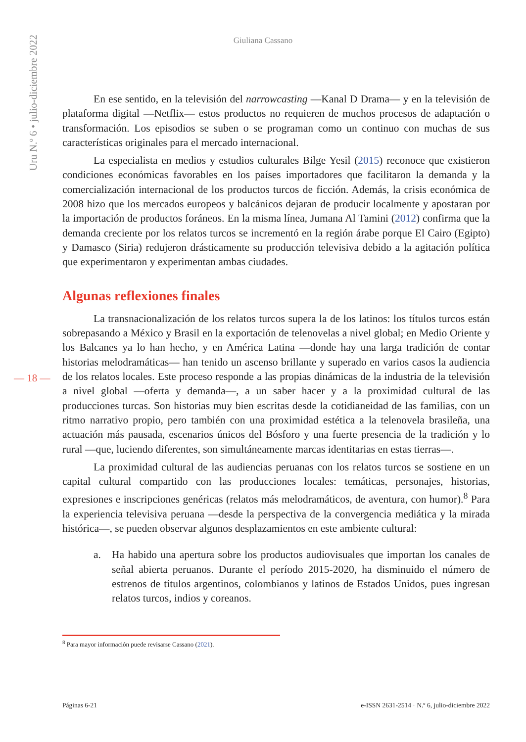Uru N.º 6 • julio-diciembre 2022
Giuliana Cassano
En ese sentido, en la televisión del narrowcasting —Kanal D Drama— y en la televisión de plataforma digital —Netflix— estos productos no requieren de muchos procesos de adaptación o transformación. Los episodios se suben o se programan como un continuo con muchas de sus características originales para el mercado internacional.
La especialista en medios y estudios culturales Bilge Yesil (2015) reconoce que existieron condiciones económicas favorables en los países importadores que facilitaron la demanda y la comercialización internacional de los productos turcos de ficción. Además, la crisis económica de 2008 hizo que los mercados europeos y balcánicos dejaran de producir localmente y apostaran por la importación de productos foráneos. En la misma línea, Jumana Al Tamini (2012) confirma que la demanda creciente por los relatos turcos se incrementó en la región árabe porque El Cairo (Egipto) y Damasco (Siria) redujeron drásticamente su producción televisiva debido a la agitación política que experimentaron y experimentan ambas ciudades.
Algunas reflexiones finales
La transnacionalización de los relatos turcos supera la de los latinos: los títulos turcos están sobrepasando a México y Brasil en la exportación de telenovelas a nivel global; en Medio Oriente y los Balcanes ya lo han hecho, y en América Latina —donde hay una larga tradición de contar historias melodramáticas— han tenido un ascenso brillante y superado en varios casos la audiencia de los relatos locales. Este proceso responde a las propias dinámicas de la industria de la televisión a nivel global —oferta y demanda—, a un saber hacer y a la proximidad cultural de las producciones turcas. Son historias muy bien escritas desde la cotidianeidad de las familias, con un ritmo narrativo propio, pero también con una proximidad estética a la telenovela brasileña, una actuación más pausada, escenarios únicos del Bósforo y una fuerte presencia de la tradición y lo rural —que, luciendo diferentes, son simultáneamente marcas identitarias en estas tierras—.
— 18 —
La proximidad cultural de las audiencias peruanas con los relatos turcos se sostiene en un capital cultural compartido con las producciones locales: temáticas, personajes, historias, expresiones e inscripciones genéricas (relatos más melodramáticos, de aventura, con humor).<sup>8</sup> Para la experiencia televisiva peruana —desde la perspectiva de la convergencia mediática y la mirada histórica—, se pueden observar algunos desplazamientos en este ambiente cultural:
a. Ha habido una apertura sobre los productos audiovisuales que importan los canales de señal abierta peruanos. Durante el período 2015-2020, ha disminuido el número de estrenos de títulos argentinos, colombianos y latinos de Estados Unidos, pues ingresan relatos turcos, indios y coreanos.
<sup>8</sup> Para mayor información puede revisarse Cassano (2021).
Páginas 6-21 e-ISSN 2631-2514 · N.º 6, julio-diciembre 2022